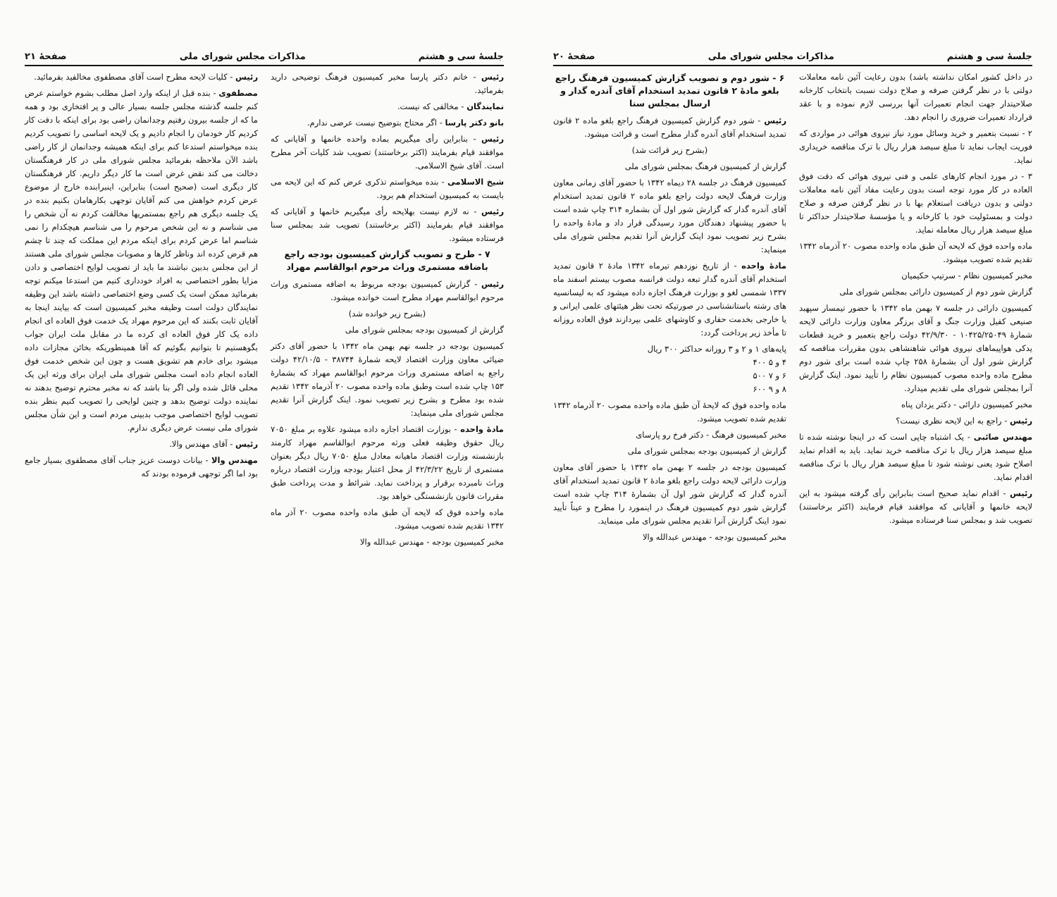جلسهٔ سی و هشتم مذاکرات مجلس شورای ملی صفحهٔ ۲۱
رئیس - خانم دکتر پارسا مخبر کمیسیون فرهنگ توضیحی دارید بفرمائید.
نمایندگان - مخالفی که نیست.
بانو دکتر پارسا - اگر محتاج بتوضیح نیست عرضی ندارم.
رئیس - بنابراین رأی میگیریم بماده واحده خانمها و آقایانی که موافقند قیام بفرمایند (اکثر برخاستند) تصویب شد کلیات آخر مطرح است. آقای شیخ الاسلامی.
شیخ الاسلامی - بنده میخواستم تذکری عرض کنم که این لایحه می بایست به کمیسیون استخدام هم برود.
رئیس - نه لازم نیست بهلایحه رأی میگیریم خانمها و آقایانی که موافقند قیام بفرمایند (اکثر برخاستند) تصویب شد بمجلس سنا فرستاده میشود.
۷ - طرح و تصویب گزارش کمیسیون بودجه راجع باضافه مستمری وراث مرحوم ابوالقاسم مهراد
رئیس - گزارش کمیسیون بودجه مربوط به اضافه مستمری وراث مرحوم ابوالقاسم مهراد مطرح است خوانده میشود.
(بشرح زیر خوانده شد)
گزارش از کمیسیون بودجه بمجلس شورای ملی
کمیسیون بودجه در جلسه نهم بهمن ماه ۱۳۴۲ با حضور آقای دکتر ضیائی معاون وزارت اقتصاد لایحه شمارهٔ ۳۸۷۴۴ - ۴۲/۱۰/۵ دولت راجع به اضافه مستمری وراث مرحوم ابوالقاسم مهراد که بشمارهٔ ۱۵۳ چاپ شده است وطبق ماده واحده مصوب ۲۰ آذرماه ۱۳۴۲ تقدیم شده بود مطرح و بشرح زیر تصویب نمود. اینک گزارش آنرا تقدیم مجلس شورای ملی مینماید:
مادهٔ واحده - بوزارت اقتصاد اجازه داده میشود علاوه بر مبلغ ۷۰۵۰ ریال حقوق وظیفه فعلی ورثه مرحوم ابوالقاسم مهراد کارمند بازنشسته وزارت اقتصاد ماهیانه معادل مبلغ ۷۰۵۰ ریال دیگر بعنوان مستمری از تاریخ ۴۲/۳/۲۲ از محل اعتبار بودجه وزارت اقتصاد درباره وراث نامبرده برقرار و پرداخت نماید. شرائط و مدت پرداخت طبق مقررات قانون بازنشستگی خواهد بود.
ماده واحده فوق که لایحه آن طبق ماده واحده مصوب ۲۰ آذر ماه ۱۳۴۲ تقدیم شده تصویب میشود.
مخبر کمیسیون بودجه - مهندس عبدالله والا
رئیس - کلیات لایحه مطرح است آقای مصطفوی مخالفید بفرمائید.
مصطفوی - بنده قبل از اینکه وارد اصل مطلب بشوم خواستم عرض کنم جلسه گذشته مجلس جلسه بسیار عالی و پر افتخاری بود و همه ما که از جلسه بیرون رفتیم وجدانمان راضی بود برای اینکه با دقت کار کردیم کار خودمان را انجام دادیم و یک لایحه اساسی را تصویب کردیم بنده میخواستم استدعا کنم برای اینکه همیشه وجدانمان از کار راضی باشد الآن ملاحظه بفرمائید مجلس شورای ملی در کار فرهنگستان دخالت می کند نقض غرض است ما کار دیگر داریم. کار فرهنگستان کار دیگری است (صحیح است) بنابراین، اینبرابنده خارج از موضوع عرض کردم خواهش می کنم آقایان توجهی بکارهامان بکنیم بنده در یک جلسه دیگری هم راجع بمستمریها مخالفت کردم نه آن شخص را می شناسم و نه این شخص مرحوم را می شناسم هیچکدام را نمی شناسم اما عرض کردم برای اینکه مردم این مملکت که چند تا چشم هم قرض کرده اند وناظر کارها و مصوبات مجلس شورای ملی هستند از این مجلس بدبین نباشند ما باید از تصویب لوایح اختصاصی و دادن مزایا بطور اختصاصی به افراد خودداری کنیم من استدعا میکنم توجه بفرمائید ممکن است یک کسی وضع اختصاصی داشته باشد این وظیفه نمایندگان دولت است وظیفه مخبر کمیسیون است که بیایند اینجا به آقایان ثابت بکنند که این مرحوم مهراد یک خدمت فوق العاده ای انجام داده یک کار فوق العاده ای کرده ما در مقابل ملت ایران جواب بگوهستیم تا بتوانیم بگوئیم که آقا همینطوریکه بخائن مجازات داده میشود برای خادم هم تشویق هست و چون این شخص خدمت فوق العاده انجام داده است مجلس شورای ملی ایران برای ورثه این یک محلی قائل شده ولی اگر بنا باشد که نه مخبر محترم توضیح بدهند نه نماینده دولت توضیح بدهد و چنین لوایحی را تصویب کنیم بنظر بنده تصویب لوایح اختصاصی موجب بدبینی مردم است و این شأن مجلس شورای ملی نیست عرض دیگری ندارم.
رئیس - آقای مهندس والا.
مهندس والا - بیانات دوست عزیز جناب آقای مصطفوی بسیار جامع بود اما اگر توجهی فرموده بودند که
جلسهٔ سی و هشتم مذاکرات مجلس شورای ملی صفحهٔ ۲۰
در داخل کشور امکان نداشته باشد) بدون رعایت آئین نامه معاملات دولتی با در نظر گرفتن صرفه و صلاح دولت نسبت بانتخاب کارخانه صلاحیتدار جهت انجام تعمیرات آنها بررسی لازم نموده و با عقد قرارداد تعمیرات ضروری را انجام دهد.
۲ - نسبت بتعمیر و خرید وسائل مورد نیاز نیروی هوائی در مواردی که فوریت ایجاب نماید تا مبلغ سیصد هزار ریال با ترک مناقصه خریداری نماید.
۳ - در مورد انجام کارهای علمی و فنی نیروی هوائی که دقت فوق العاده در کار مورد توجه است بدون رعایت مفاد آئین نامه معاملات دولتی و بدون دریافت استعلام بها با در نظر گرفتن صرفه و صلاح دولت و بمسئولیت خود با کارخانه و یا مؤسسهٔ صلاحیتدار حداکثر تا مبلغ سیصد هزار ریال معامله نماید.
ماده واحده فوق که لایحه آن طبق ماده واحده مصوب ۲۰ آذرماه ۱۳۴۲ تقدیم شده تصویب میشود.
مخبر کمیسیون نظام - سرتیپ حکیمیان
گزارش شور دوم از کمیسیون دارائی بمجلس شورای ملی
کمیسیون دارائی در جلسه ۷ بهمن ماه ۱۳۴۲ با حضور تیمسار سپهبد صنیعی کفیل وزارت جنگ و آقای برزگر معاون وزارت دارائی لایحه شمارهٔ ۱۰۴۲۵/۲۵۰۴۹ - ۴۲/۹/۳۰ دولت راجع بتعمیر و خرید قطعات یدکی هواپیماهای نیروی هوائی شاهنشاهی بدون مقررات مناقصه که گزارش شور اول آن بشمارهٔ ۲۵۸ چاپ شده است برای شور دوم مطرح ماده واحده مصوب کمیسیون نظام را تأیید نمود. اینک گزارش آنرا بمجلس شورای ملی تقدیم میدارد.
مخبر کمیسیون دارائی - دکتر یزدان پناه
رئیس - راجع به این لایحه نظری نیست؟
مهندس صائبی - یک اشتباه چاپی است که در اینجا نوشته شده تا مبلغ سیصد هزار ریال با ترک مناقصه خرید نماید. باید به اقدام نماید اصلاح شود یعنی نوشته شود تا مبلغ سیصد هزار ریال با ترک مناقصه اقدام نماید.
رئیس - اقدام نماید صحیح است بنابراین رأی گرفته میشود به این لایحه خانمها و آقایانی که موافقند قیام فرمایند (اکثر برخاستند) تصویب شد و بمجلس سنا فرستاده میشود.
۶ - شور دوم و تصویب گزارش کمیسیون فرهنگ راجع بلغو مادهٔ ۲ قانون تمدید استخدام آقای آندره گدار و ارسال بمجلس سنا
رئیس - شور دوم گزارش کمیسیون فرهنگ راجع بلغو ماده ۲ قانون تمدید استخدام آقای آندره گدار مطرح است و قرائت میشود.
(بشرح زیر قرائت شد)
گزارش از کمیسیون فرهنگ بمجلس شورای ملی
کمیسیون فرهنگ در جلسه ۲۸ دیماه ۱۳۴۲ با حضور آقای زمانی معاون وزارت فرهنگ لایحه دولت راجع بلغو ماده ۲ قانون تمدید استخدام آقای آندره گدار که گزارش شور اول آن بشماره ۳۱۴ چاپ شده است با حضور پیشنهاد دهندگان مورد رسیدگی قرار داد و مادهٔ واحده را بشرح زیر تصویب نمود اینک گزارش آنرا تقدیم مجلس شورای ملی مینماید:
مادهٔ واحده - از تاریخ نوزدهم تیرماه ۱۳۴۲ مادهٔ ۲ قانون تمدید استخدام آقای آندره گدار تبعه دولت فرانسه مصوب بیستم اسفند ماه ۱۳۳۷ شمسی لغو و بوزارت فرهنگ اجازه داده میشود که به لیسانسیه های رشته باستانشناسی در صورتیکه تحت نظر هیئتهای علمی ایرانی و یا خارجی بخدمت حفاری و کاوشهای علمی بپردازند فوق العاده روزانه تا مأخذ زیر پرداخت گردد:
پایه‌های ۱ و ۲ و ۳ روزانه حداکثر ۳۰۰ ریال
۴ و ۵ ۴۰۰
۶ و ۷ ۵۰۰
۸ و ۹ ۶۰۰
ماده واحده فوق که لایحهٔ آن طبق ماده واحده مصوب ۲۰ آذرماه ۱۳۴۲ تقدیم شده تصویب میشود.
مخبر کمیسیون فرهنگ - دکتر فرخ رو پارسای
گزارش از کمیسیون بودجه بمجلس شورای ملی
کمیسیون بودجه در جلسه ۲ بهمن ماه ۱۳۴۲ با حضور آقای معاون وزارت دارائی لایحه دولت راجع بلغو مادهٔ ۲ قانون تمدید استخدام آقای آندره گدار که گزارش شور اول آن بشمارهٔ ۳۱۴ چاپ شده است گزارش شور دوم کمیسیون فرهنگ در اینمورد را مطرح و عیناً تأیید نمود اینک گزارش آنرا تقدیم مجلس شورای ملی مینماید.
مخبر کمیسیون بودجه - مهندس عبدالله والا